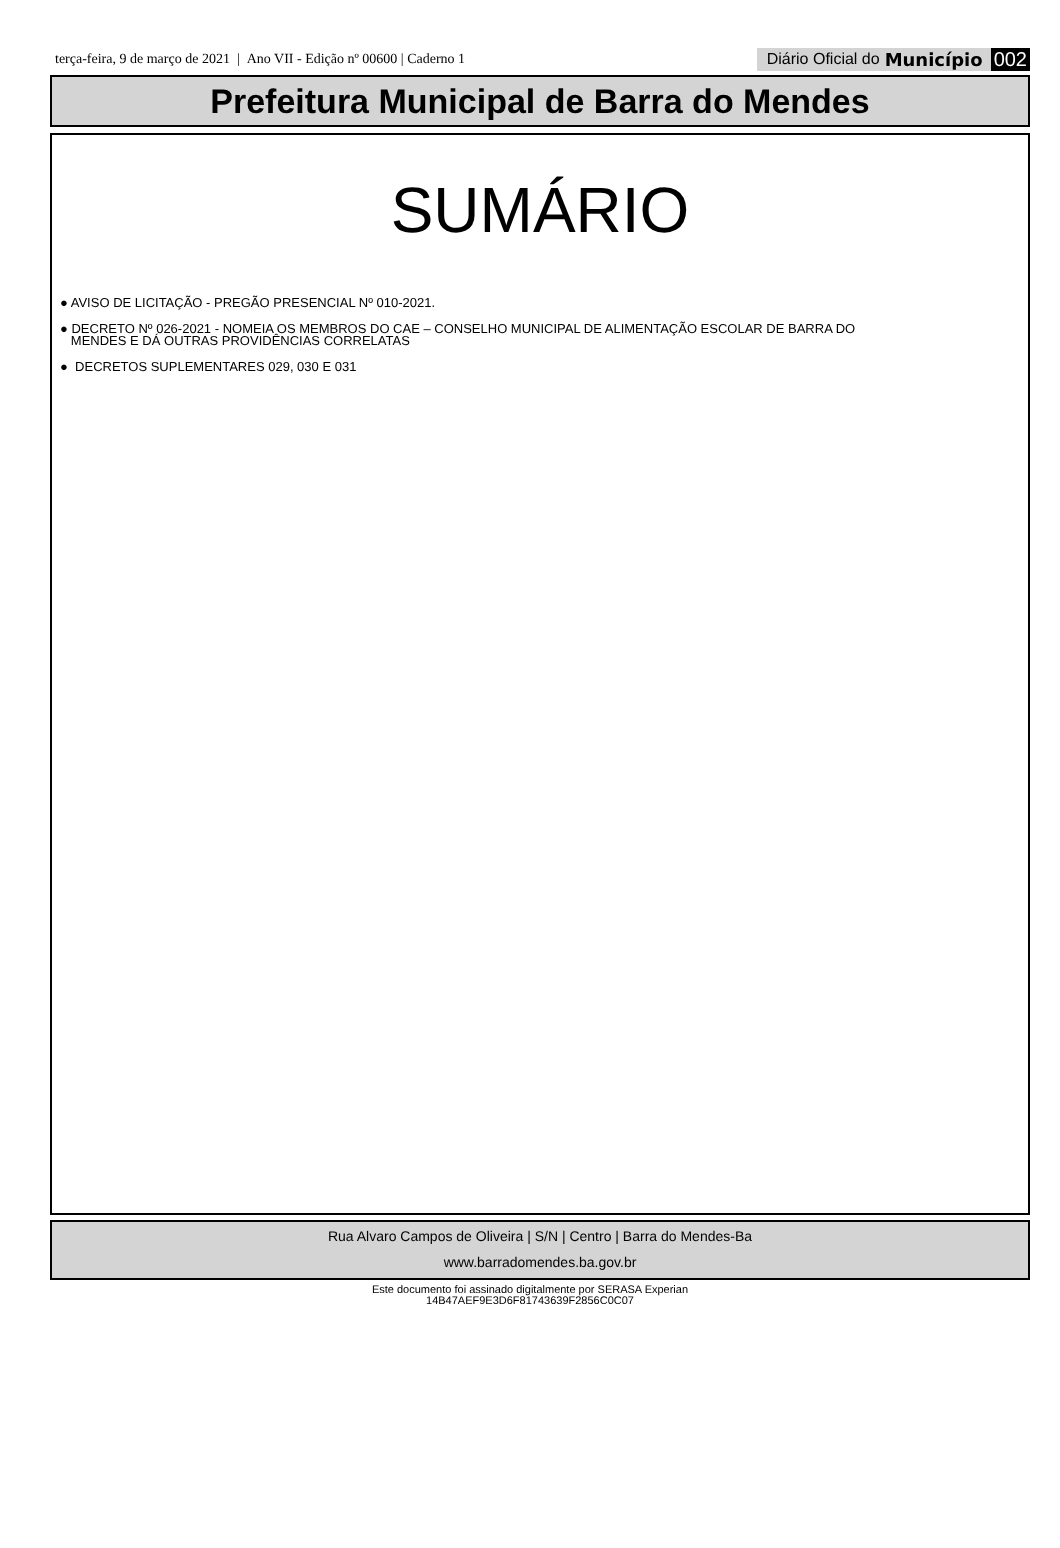terça-feira, 9 de março de 2021 | Ano VII - Edição nº 00600 | Caderno 1 Diário Oficial do Município 002
Prefeitura Municipal de Barra do Mendes
SUMÁRIO
● AVISO DE LICITAÇÃO - PREGÃO PRESENCIAL Nº 010-2021.
● DECRETO Nº 026-2021 - NOMEIA OS MEMBROS DO CAE – CONSELHO MUNICIPAL DE ALIMENTAÇÃO ESCOLAR DE BARRA DO
MENDES E DÁ OUTRAS PROVIDÊNCIAS CORRELATAS
● DECRETOS SUPLEMENTARES 029, 030 E 031
Rua Alvaro Campos de Oliveira | S/N | Centro | Barra do Mendes-Ba
www.barradomendes.ba.gov.br
Este documento foi assinado digitalmente por SERASA Experian
14B47AEF9E3D6F81743639F2856C0C07